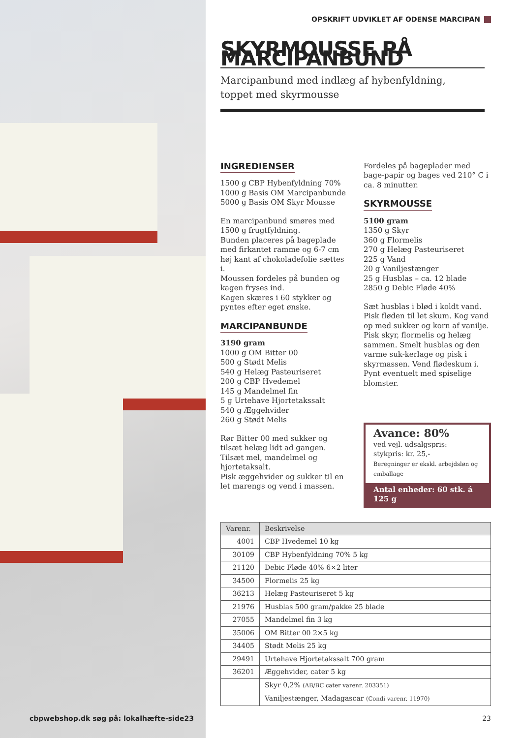OPSKRIFT UDVIKLET AF ODENSE MARCIPAN
SKYRMOUSSE PÅ MARCIPANBUND
Marcipanbund med indlæg af hybenfyldning,
toppet med skyrmousse
INGREDIENSER
1500 g CBP Hybenfyldning 70%
1000 g Basis OM Marcipanbunde
5000 g Basis OM Skyr Mousse
En marcipanbund smøres med 1500 g frugtfyldning.
Bunden placeres på bageplade med firkantet ramme og 6-7 cm høj kant af chokoladefolie sættes i.
Moussen fordeles på bunden og kagen fryses ind.
Kagen skæres i 60 stykker og pyntes efter eget ønske.
MARCIPANBUNDE
3190 gram
1000 g OM Bitter 00
500 g Stødt Melis
540 g Helæg Pasteuriseret
200 g CBP Hvedemel
145 g Mandelmel fin
5 g Urtehave Hjortetakssalt
540 g Æggehvider
260 g Stødt Melis
Rør Bitter 00 med sukker og tilsæt helæg lidt ad gangen. Tilsæt mel, mandelmel og hjortetaksalt.
Pisk æggehvider og sukker til en let marengs og vend i massen.
Fordeles på bageplader med bage-papir og bages ved 210° C i ca. 8 minutter.
SKYRMOUSSE
5100 gram
1350 g Skyr
360 g Flormelis
270 g Helæg Pasteuriseret
225 g Vand
20 g Vaniljestænger
25 g Husblas – ca. 12 blade
2850 g Debic Fløde 40%
Sæt husblas i blød i koldt vand. Pisk fløden til let skum. Kog vand op med sukker og korn af vanilje.
Pisk skyr, flormelis og helæg sammen. Smelt husblas og den varme suk-kerlage og pisk i skyrmassen. Vend flødeskum i.
Pynt eventuelt med spiselige blomster.
Avance: 80%
ved vejl. udsalgspris:
stykpris: kr. 25,-
Beregninger er ekskl. arbejdsløn og emballage
Antal enheder: 60 stk. á 125 g
| Varenr. | Beskrivelse |
| --- | --- |
| 4001 | CBP Hvedemel 10 kg |
| 30109 | CBP Hybenfyldning 70% 5 kg |
| 21120 | Debic Fløde 40% 6×2 liter |
| 34500 | Flormelis 25 kg |
| 36213 | Helæg Pasteuriseret 5 kg |
| 21976 | Husblas 500 gram/pakke 25 blade |
| 27055 | Mandelmel fin 3 kg |
| 35006 | OM Bitter 00 2×5 kg |
| 34405 | Stødt Melis 25 kg |
| 29491 | Urtehave Hjortetakssalt 700 gram |
| 36201 | Æggehvider, cater 5 kg |
| | Skyr 0,2% (AB/BC cater varenr. 203351) |
| | Vaniljestænger, Madagascar (Condi varenr. 11970) |
cbpwebshop.dk søg på: lokalhæfte-side23
23